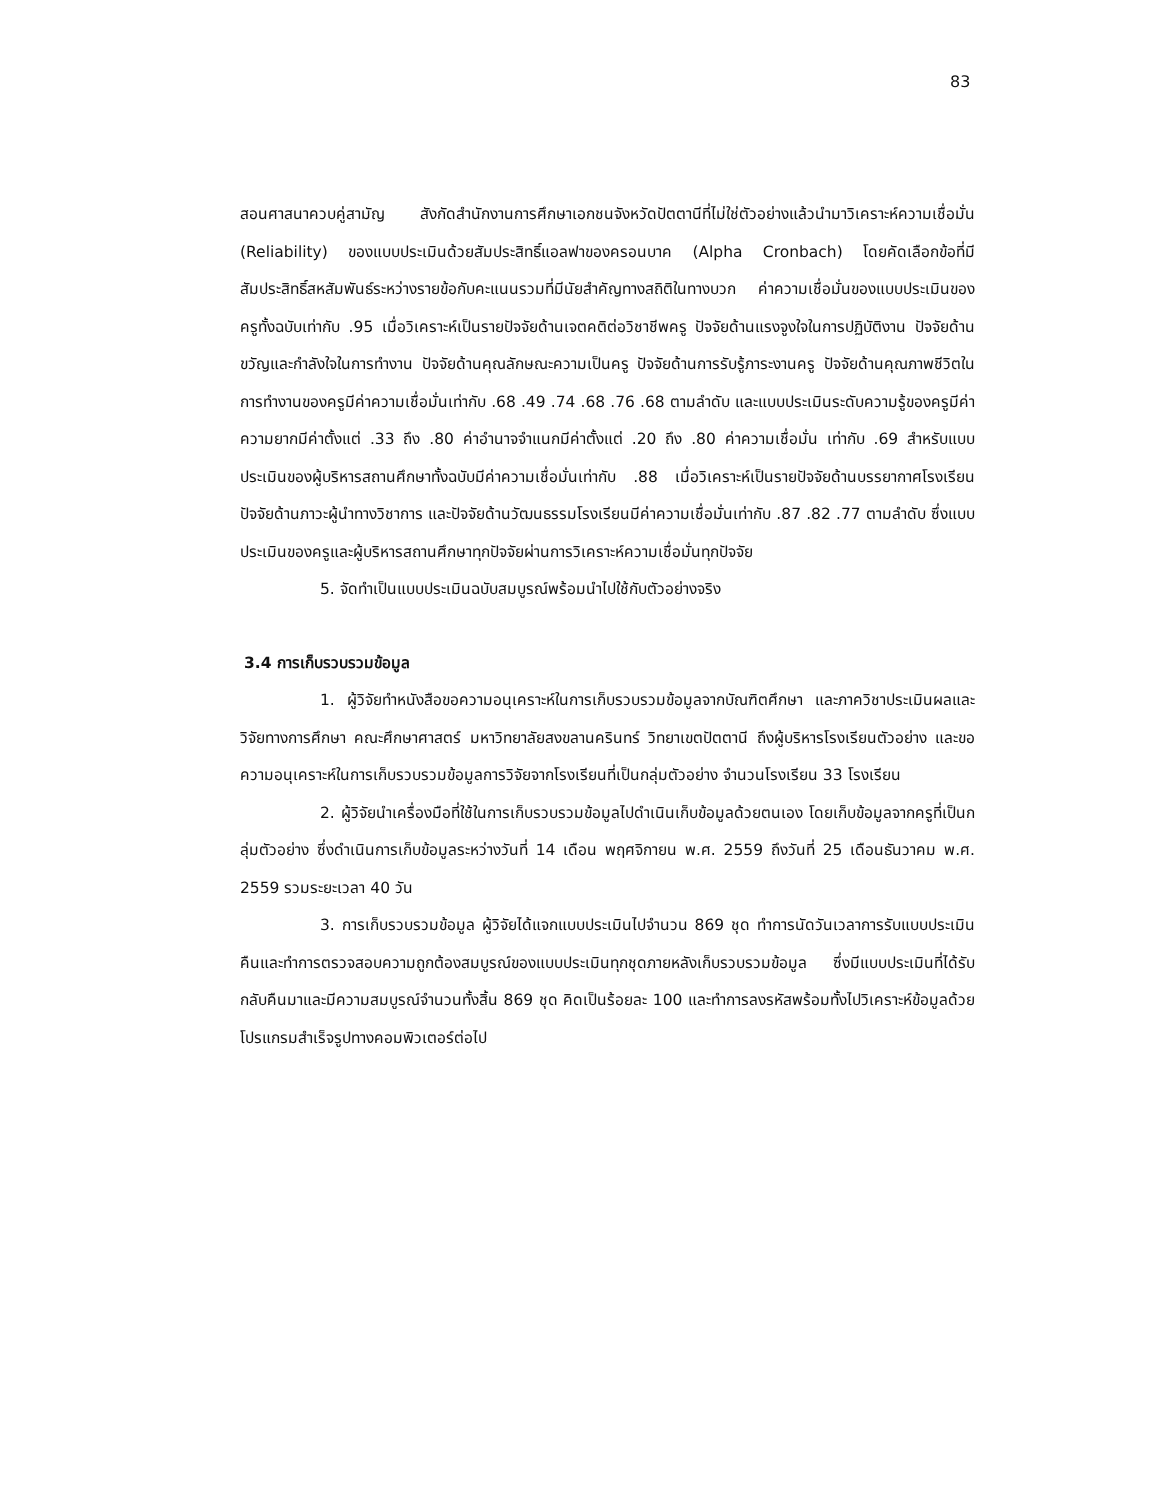83
สอนศาสนาควบคู่สามัญ สังกัดสำนักงานการศึกษาเอกชนจังหวัดปัตตานีที่ไม่ใช่ตัวอย่างแล้วนำมาวิเคราะห์ความเชื่อมั่น (Reliability) ของแบบประเมินด้วยสัมประสิทธิ์แอลฟาของครอนบาค (Alpha Cronbach) โดยคัดเลือกข้อที่มีสัมประสิทธิ์สหสัมพันธ์ระหว่างรายข้อกับคะแนนรวมที่มีนัยสำคัญทางสถิติในทางบวก ค่าความเชื่อมั่นของแบบประเมินของครูทั้งฉบับเท่ากับ .95 เมื่อวิเคราะห์เป็นรายปัจจัยด้านเจตคติต่อวิชาชีพครู ปัจจัยด้านแรงจูงใจในการปฏิบัติงาน ปัจจัยด้านขวัญและกำลังใจในการทำงาน ปัจจัยด้านคุณลักษณะความเป็นครู ปัจจัยด้านการรับรู้ภาระงานครู ปัจจัยด้านคุณภาพชีวิตในการทำงานของครูมีค่าความเชื่อมั่นเท่ากับ .68 .49 .74 .68 .76 .68 ตามลำดับ และแบบประเมินระดับความรู้ของครูมีค่าความยากมีค่าตั้งแต่ .33 ถึง .80 ค่าอำนาจจำแนกมีค่าตั้งแต่ .20 ถึง .80 ค่าความเชื่อมั่น เท่ากับ .69 สำหรับแบบประเมินของผู้บริหารสถานศึกษาทั้งฉบับมีค่าความเชื่อมั่นเท่ากับ .88 เมื่อวิเคราะห์เป็นรายปัจจัยด้านบรรยากาศโรงเรียน ปัจจัยด้านภาวะผู้นำทางวิชาการ และปัจจัยด้านวัฒนธรรมโรงเรียนมีค่าความเชื่อมั่นเท่ากับ .87 .82 .77 ตามลำดับ ซึ่งแบบประเมินของครูและผู้บริหารสถานศึกษาทุกปัจจัยผ่านการวิเคราะห์ความเชื่อมั่นทุกปัจจัย
5. จัดทำเป็นแบบประเมินฉบับสมบูรณ์พร้อมนำไปใช้กับตัวอย่างจริง
3.4 การเก็บรวบรวมข้อมูล
1. ผู้วิจัยทำหนังสือขอความอนุเคราะห์ในการเก็บรวบรวมข้อมูลจากบัณฑิตศึกษา และภาควิชาประเมินผลและวิจัยทางการศึกษา คณะศึกษาศาสตร์ มหาวิทยาลัยสงขลานครินทร์ วิทยาเขตปัตตานี ถึงผู้บริหารโรงเรียนตัวอย่าง และขอความอนุเคราะห์ในการเก็บรวบรวมข้อมูลการวิจัยจากโรงเรียนที่เป็นกลุ่มตัวอย่าง จำนวนโรงเรียน 33 โรงเรียน
2. ผู้วิจัยนำเครื่องมือที่ใช้ในการเก็บรวบรวมข้อมูลไปดำเนินเก็บข้อมูลด้วยตนเอง โดยเก็บข้อมูลจากครูที่เป็นกลุ่มตัวอย่าง ซึ่งดำเนินการเก็บข้อมูลระหว่างวันที่ 14 เดือน พฤศจิกายน พ.ศ. 2559 ถึงวันที่ 25 เดือนธันวาคม พ.ศ. 2559 รวมระยะเวลา 40 วัน
3. การเก็บรวบรวมข้อมูล ผู้วิจัยได้แจกแบบประเมินไปจำนวน 869 ชุด ทำการนัดวันเวลาการรับแบบประเมินคืนและทำการตรวจสอบความถูกต้องสมบูรณ์ของแบบประเมินทุกชุดภายหลังเก็บรวบรวมข้อมูล ซึ่งมีแบบประเมินที่ได้รับกลับคืนมาและมีความสมบูรณ์จำนวนทั้งสิ้น 869 ชุด คิดเป็นร้อยละ 100 และทำการลงรหัสพร้อมทั้งไปวิเคราะห์ข้อมูลด้วยโปรแกรมสำเร็จรูปทางคอมพิวเตอร์ต่อไป